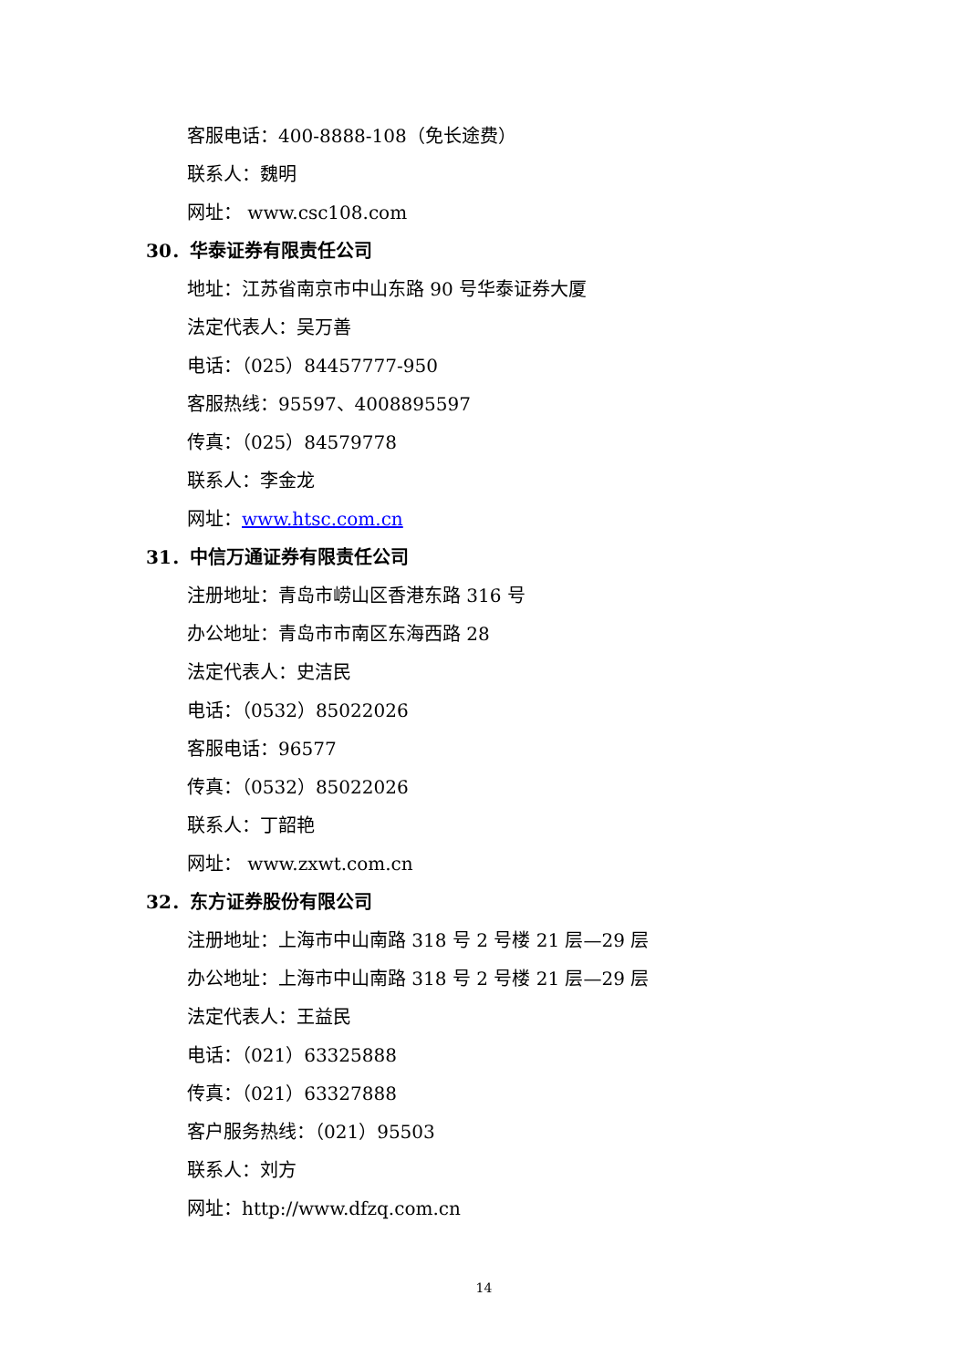客服电话：400-8888-108（免长途费）
联系人：魏明
网址： www.csc108.com
30．华泰证券有限责任公司
地址：江苏省南京市中山东路 90 号华泰证券大厦
法定代表人：吴万善
电话：（025）84457777-950
客服热线：95597、4008895597
传真：（025）84579778
联系人：李金龙
网址：www.htsc.com.cn
31．中信万通证券有限责任公司
注册地址：青岛市崂山区香港东路 316 号
办公地址：青岛市市南区东海西路 28
法定代表人：史洁民
电话：（0532）85022026
客服电话：96577
传真：（0532）85022026
联系人：丁韶艳
网址： www.zxwt.com.cn
32．东方证券股份有限公司
注册地址：上海市中山南路 318 号 2 号楼 21 层—29 层
办公地址：上海市中山南路 318 号 2 号楼 21 层—29 层
法定代表人：王益民
电话：（021）63325888
传真：（021）63327888
客户服务热线：（021）95503
联系人：刘方
网址：http://www.dfzq.com.cn
14